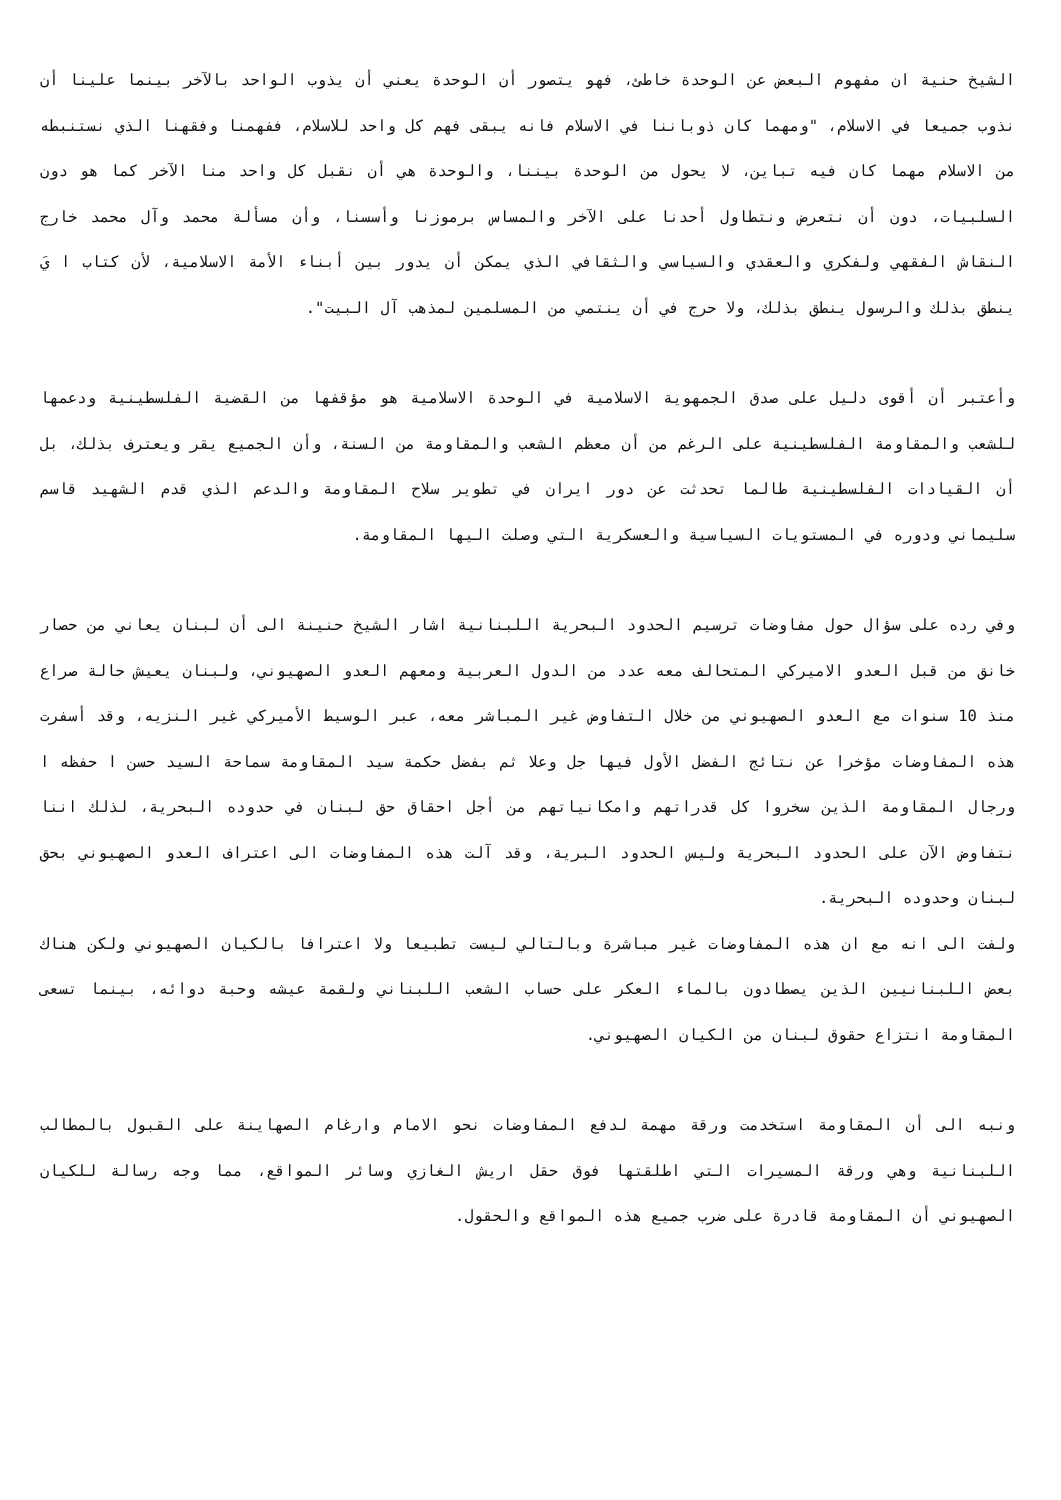الشيخ حنية ان مفهوم البعض عن الوحدة خاطئ، فهو يتصور أن الوحدة يعني أن يذوب الواحد بالآخر بينما علينا أن نذوب جميعا في الاسلام، "ومهما كان ذوباننا في الاسلام فانه يبقى فهم كل واحد للاسلام، ففهمنا وفقهنا الذي نستنبطه من الاسلام مهما كان فيه تباين، لا يحول من الوحدة بيننا، والوحدة هي أن نقبل كل واحد منا الآخر كما هو دون السلبيات، دون أن نتعرض ونتطاول أحدنا على الآخر والمساس برموزنا وأسسنا، وأن مسألة محمد وآل محمد خارج النقاش الفقهي ولفكري والعقدي والسياسي والثقافي الذي يمكن أن يدور بين أبناء الأمة الاسلامية، لأن كتاب ا يَ ينطق بذلك والرسول ينطق بذلك، ولا حرج في أن ينتمي من المسلمين لمذهب آل البيت".
وأعتبر أن أقوى دليل على صدق الجمهوية الاسلامية في الوحدة الاسلامية هو مؤقفها من القضية الفلسطينية ودعمها للشعب والمقاومة الفلسطينية على الرغم من أن معظم الشعب والمقاومة من السنة، وأن الجميع يقر ويعترف بذلك، بل أن القيادات الفلسطينية طالما تحدثت عن دور ايران في تطوير سلاح المقاومة والدعم الذي قدم الشهيد قاسم سليماني ودوره في المستويات السياسية والعسكرية التي وصلت اليها المقاومة.
وفي رده على سؤال حول مفاوضات ترسيم الحدود البحرية اللبنانية اشار الشيخ حنينة الى أن لبنان يعاني من حصار خانق من قبل العدو الاميركي المتحالف معه عدد من الدول العربية ومعهم العدو الصهيوني، ولبنان يعيش حالة صراع منذ 10 سنوات مع العدو الصهيوني من خلال التفاوض غير المباشر معه، عبر الوسيط الأميركي غير النزيه، وقد أسفرت هذه المفاوضات مؤخرا عن نتائج الفضل الأول فيها جل وعلا ثم بفضل حكمة سيد المقاومة سماحة السيد حسن ا حفظه ا ورجال المقاومة الذين سخروا كل قدراتهم وامكانياتهم من أجل احقاق حق لبنان في حدوده البحرية، لذلك اننا نتفاوض الآن على الحدود البحرية وليس الحدود البرية، وقد آلت هذه المفاوضات الى اعتراف العدو الصهيوني بحق لبنان وحدوده البحرية.
ولفت الى انه مع ان هذه المفاوضات غير مباشرة وبالتالي ليست تطبيعا ولا اعترافا بالكيان الصهيوني ولكن هناك بعض اللبنانيين الذين يصطادون بالماء العكر على حساب الشعب اللبناني ولقمة عيشه وحبة دوائه، بينما تسعى المقاومة انتزاع حقوق لبنان من الكيان الصهيوني.
ونبه الى أن المقاومة استخدمت ورقة مهمة لدفع المفاوضات نحو الامام وارغام الصهاينة على القبول بالمطالب اللبنانية وهي ورقة المسيرات التي اطلقتها فوق حقل اريش الغازي وسائر المواقع، مما وجه رسالة للكيان الصهيوني أن المقاومة قادرة على ضرب جميع هذه المواقع والحقول.